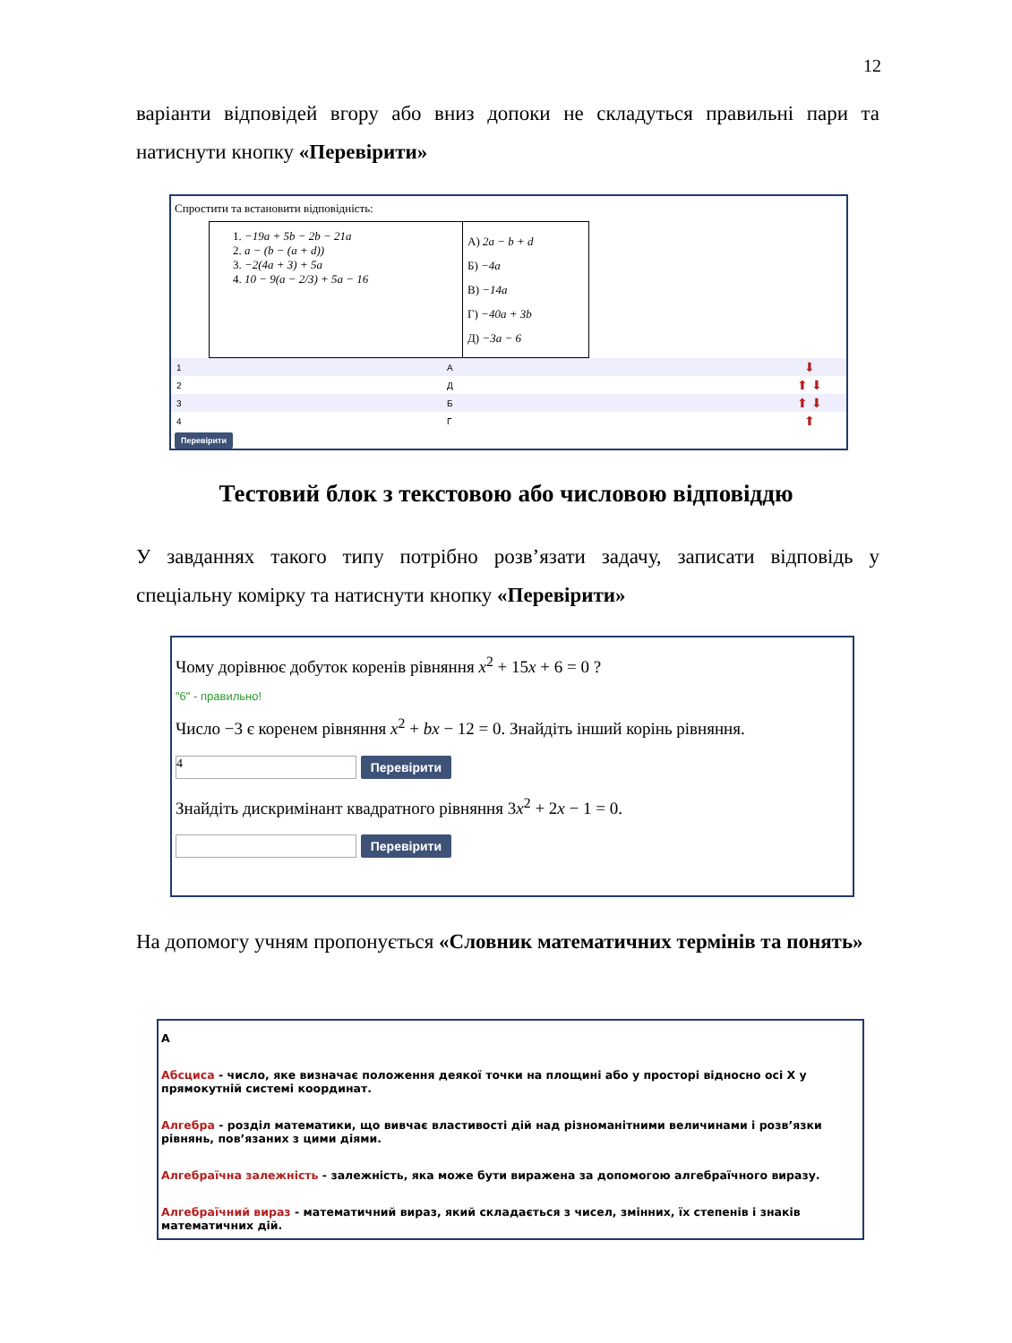12
варіанти відповідей вгору або вниз допоки не складуться правильні пари та натиснути кнопку «Перевірити»
Спростити та встановити відповідність:
| 1. −19a + 5b − 2b − 21a 2. a − (b − (a + d)) 3. −2(4a + 3) + 5a 4. 10 − 9(a − 2/3) + 5a − 16 | А) 2a − b + d Б) −4a В) −14a Г) −40a + 3b Д) −3a − 6 |
| 1 | А | ⬇ |
| 2 | Д | ⬆ ⬇ |
| 3 | Б | ⬆ ⬇ |
| 4 | Г | ⬆ |
Перевірити
Тестовий блок з текстовою або числовою відповіддю
У завданнях такого типу потрібно розв’язати задачу, записати відповідь у спеціальну комірку та натиснути кнопку «Перевірити»
Чому дорівнює добуток коренів рівняння x<sup>2</sup> + 15x + 6 = 0 ?
"6" - правильно!
Число −3 є коренем рівняння x<sup>2</sup> + bx − 12 = 0. Знайдіть інший корінь рівняння.
4 Перевірити
Знайдіть дискримінант квадратного рівняння 3x<sup>2</sup> + 2x − 1 = 0.
Перевірити
На допомогу учням пропонується «Словник математичних термінів та понять»
А
Абсциса - число, яке визначає положення деякої точки на площині або у просторі відносно осі Х у прямокутній системі координат.
Алгебра - розділ математики, що вивчає властивості дій над різноманітними величинами і розв’язки рівнянь, пов’язаних з цими діями.
Алгебраїчна залежність - залежність, яка може бути виражена за допомогою алгебраїчного виразу.
Алгебраїчний вираз - математичний вираз, який складається з чисел, змінних, їх степенів і знаків математичних дій.